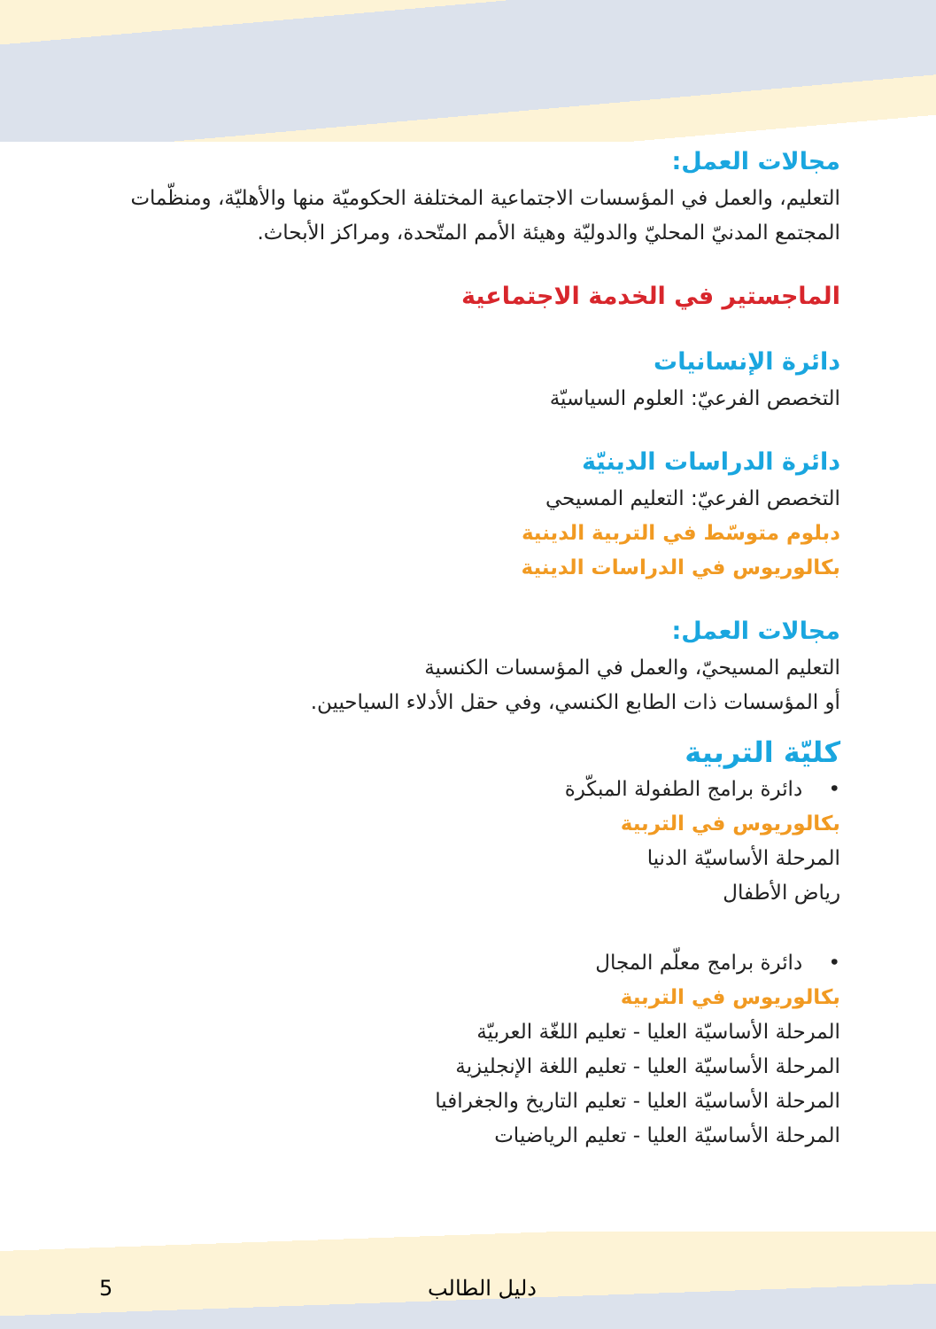مجالات العمل:
التعليم، والعمل في المؤسسات الاجتماعية المختلفة الحكوميّة منها والأهليّة، ومنظّمات المجتمع المدنيّ المحليّ والدوليّة وهيئة الأمم المتّحدة، ومراكز الأبحاث.
الماجستير في الخدمة الاجتماعية
دائرة الإنسانيات
التخصص الفرعيّ: العلوم السياسيّة
دائرة الدراسات الدينيّة
التخصص الفرعيّ: التعليم المسيحي
دبلوم متوسّط في التربية الدينية
بكالوريوس في الدراسات الدينية
مجالات العمل:
التعليم المسيحيّ، والعمل في المؤسسات الكنسية
أو المؤسسات ذات الطابع الكنسي، وفي حقل الأدلاء السياحيين.
كليّة التربية
• دائرة برامج الطفولة المبكّرة
بكالوريوس في التربية
المرحلة الأساسيّة الدنيا
رياض الأطفال
• دائرة برامج معلّم المجال
بكالوريوس في التربية
المرحلة الأساسيّة العليا - تعليم اللغّة العربيّة
المرحلة الأساسيّة العليا - تعليم اللغة الإنجليزية
المرحلة الأساسيّة العليا - تعليم التاريخ والجغرافيا
المرحلة الأساسيّة العليا - تعليم الرياضيات
5 دليل الطالب